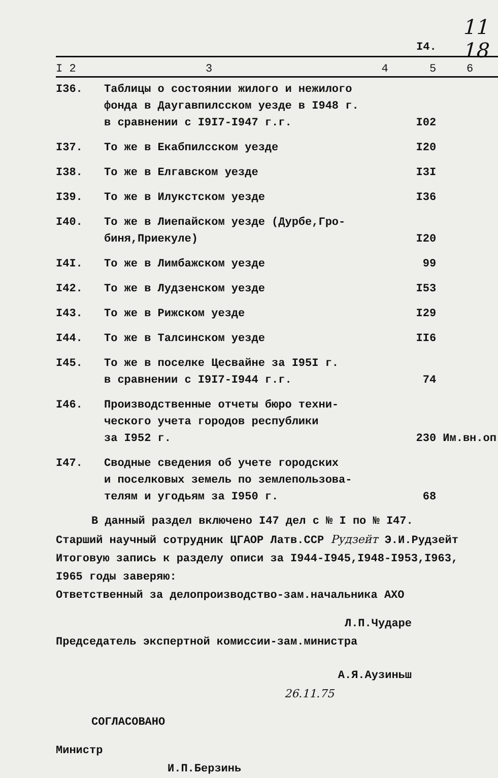I4.
11 18
| I 2 | 3 4 | 5 | 6 |
| --- | --- | --- | --- |
| I36. | Таблицы о состоянии жилого и нежилого фонда в Даугавпилсском уезде в I948 г. в сравнении с I9I7-I947 г.г. | I02 | |
| I37. | То же в Екабпилсском уезде | I20 | |
| I38. | То же в Елгавском уезде | I3I | |
| I39. | То же в Илукстском уезде | I36 | |
| I40. | То же в Лиепайском уезде (Дурбе,Гро- биня,Приекуле) | I20 | |
| I4I. | То же в Лимбажском уезде | 99 | |
| I42. | То же в Лудзенском уезде | I53 | |
| I43. | То же в Рижском уезде | I29 | |
| I44. | То же в Талсинском уезде | II6 | |
| I45. | То же в поселке Цесвайне за I95I г. в сравнении с I9I7-I944 г.г. | 74 | |
| I46. | Производственные отчеты бюро техни- ческого учета городов республики за I952 г. | 230 | Им.вн.оп |
| I47. | Сводные сведения об учете городских и поселковых земель по землепользова- телям и угодьям за I950 г. | 68 | |
В данный раздел включено I47 дел с № I по № I47.
Старший научный сотрудник ЦГАОР Латв.ССР Рудзейт Э.И.Рудзейт
Итоговую запись к разделу описи за I944-I945,I948-I953,I963,
I965 годы заверяю:
Ответственный за делопроизводство-зам.начальника АХО
Л.П.Чударе
Председатель экспертной комиссии-зам.министра
А.Я.Аузиньш
26.11.75
СОГЛАСОВАНО
Министр
И.П.Берзинь